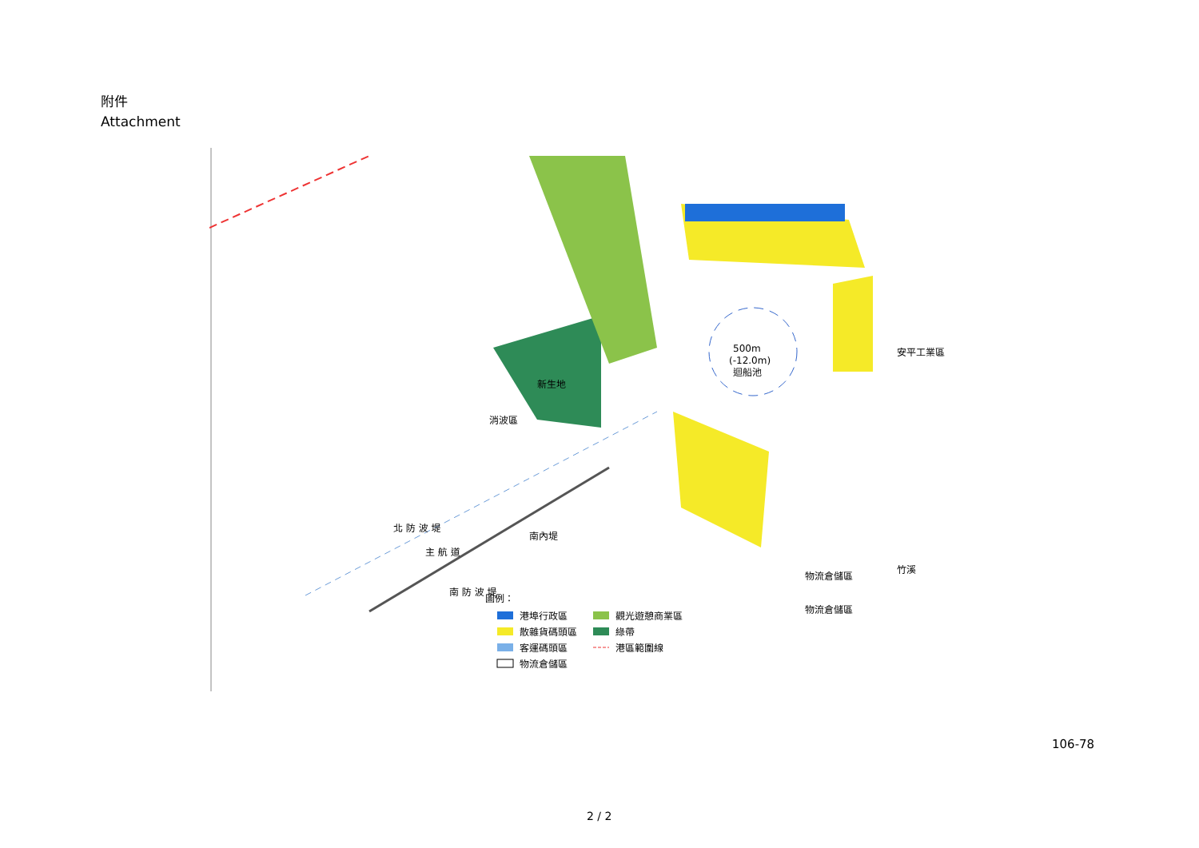附件
Attachment
500m
(-12.0m)
迴船池
安平工業區
竹溪
新生地
消波區
物流倉儲區
物流倉儲區
南內堤
南 防 波 堤
北 防 波 堤
主 航 道
圖例：
港埠行政區
散雜貨碼頭區
客運碼頭區
物流倉儲區
觀光遊憩商業區
綠帶
港區範圍線
106-78
2 / 2